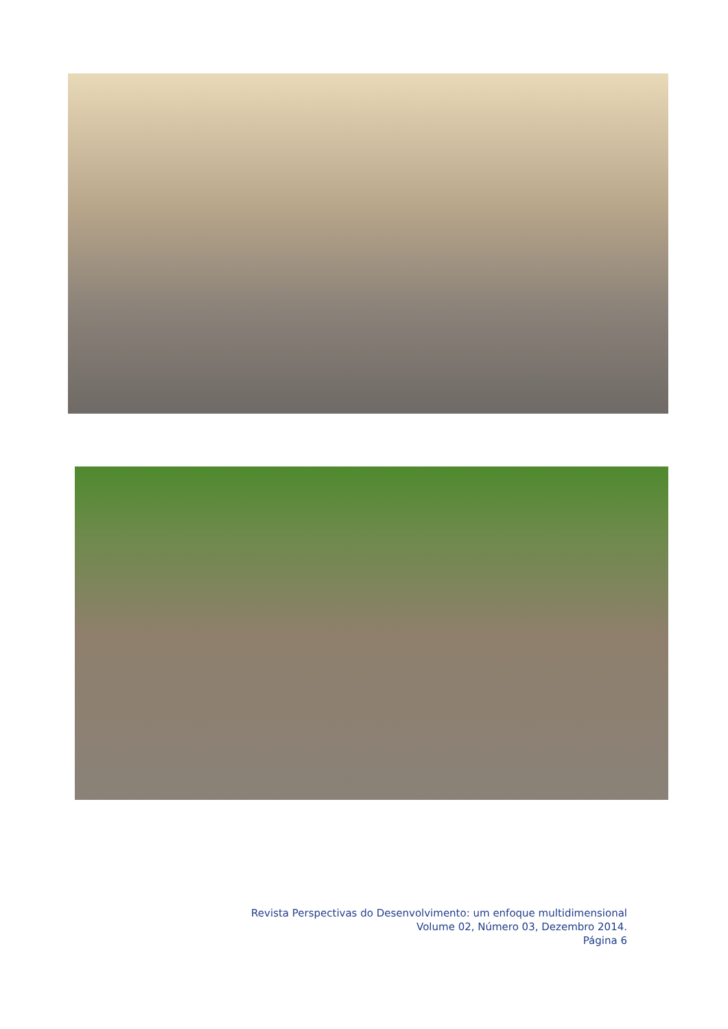Revista Perspectivas do Desenvolvimento: um enfoque multidimensional
Volume 02, Número 03, Dezembro 2014.
Página 6